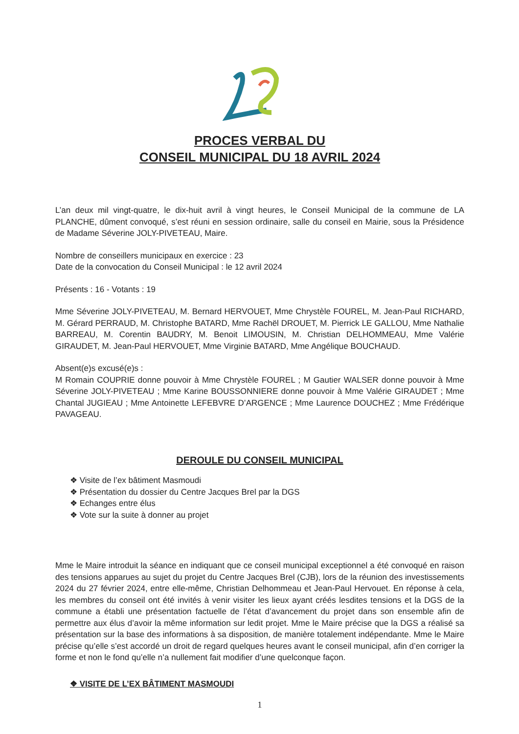PROCES VERBAL DU
CONSEIL MUNICIPAL DU 18 AVRIL 2024
L’an deux mil vingt-quatre, le dix-huit avril à vingt heures, le Conseil Municipal de la commune de LA PLANCHE, dûment convoqué, s’est réuni en session ordinaire, salle du conseil en Mairie, sous la Présidence de Madame Séverine JOLY-PIVETEAU, Maire.
Nombre de conseillers municipaux en exercice : 23
Date de la convocation du Conseil Municipal : le 12 avril 2024
Présents : 16 - Votants : 19
Mme Séverine JOLY-PIVETEAU, M. Bernard HERVOUET, Mme Chrystèle FOUREL, M. Jean-Paul RICHARD, M. Gérard PERRAUD, M. Christophe BATARD, Mme Rachël DROUET, M. Pierrick LE GALLOU, Mme Nathalie BARREAU, M. Corentin BAUDRY, M. Benoit LIMOUSIN, M. Christian DELHOMMEAU, Mme Valérie GIRAUDET, M. Jean-Paul HERVOUET, Mme Virginie BATARD, Mme Angélique BOUCHAUD.
Absent(e)s excusé(e)s :
M Romain COUPRIE donne pouvoir à Mme Chrystèle FOUREL ; M Gautier WALSER donne pouvoir à Mme Séverine JOLY-PIVETEAU ; Mme Karine BOUSSONNIERE donne pouvoir à Mme Valérie GIRAUDET ; Mme Chantal JUGIEAU ; Mme Antoinette LEFEBVRE D’ARGENCE ; Mme Laurence DOUCHEZ ; Mme Frédérique PAVAGEAU.
DEROULE DU CONSEIL MUNICIPAL
❖ Visite de l’ex bâtiment Masmoudi
❖ Présentation du dossier du Centre Jacques Brel par la DGS
❖ Echanges entre élus
❖ Vote sur la suite à donner au projet
Mme le Maire introduit la séance en indiquant que ce conseil municipal exceptionnel a été convoqué en raison des tensions apparues au sujet du projet du Centre Jacques Brel (CJB), lors de la réunion des investissements 2024 du 27 février 2024, entre elle-même, Christian Delhommeau et Jean-Paul Hervouet. En réponse à cela, les membres du conseil ont été invités à venir visiter les lieux ayant créés lesdites tensions et la DGS de la commune a établi une présentation factuelle de l’état d’avancement du projet dans son ensemble afin de permettre aux élus d’avoir la même information sur ledit projet. Mme le Maire précise que la DGS a réalisé sa présentation sur la base des informations à sa disposition, de manière totalement indépendante. Mme le Maire précise qu’elle s’est accordé un droit de regard quelques heures avant le conseil municipal, afin d’en corriger la forme et non le fond qu’elle n’a nullement fait modifier d’une quelconque façon.
❖ VISITE DE L’EX BÂTIMENT MASMOUDI
1